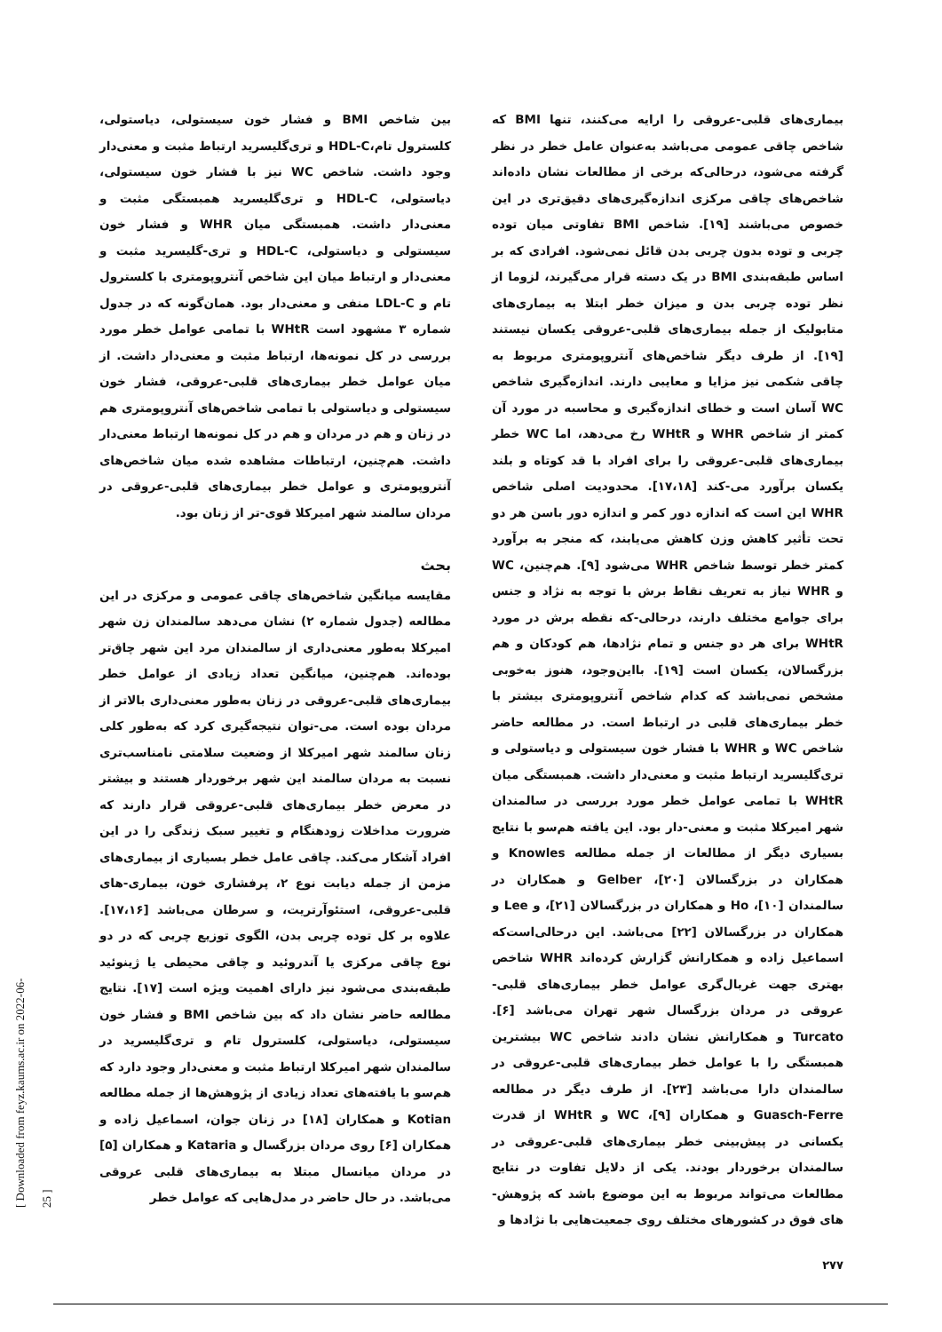[ Downloaded from feyz.kaums.ac.ir on 2022-06-25 ]
بین شاخص BMI و فشار خون سیستولی، دیاستولی، کلسترول تام،HDL-C و تری‌گلیسرید ارتباط مثبت و معنی‌دار وجود داشت. شاخص WC نیز با فشار خون سیستولی، دیاستولی، HDL-C و تری‌گلیسرید همبستگی مثبت و معنی‌دار داشت. همبستگی میان WHR و فشار خون سیستولی و دیاستولی، HDL-C و تری-گلیسرید مثبت و معنی‌دار و ارتباط میان این شاخص آنتروپومتری با کلسترول تام و LDL-C منفی و معنی‌دار بود. همان‌گونه که در جدول شماره ۳ مشهود است WHtR با تمامی عوامل خطر مورد بررسی در کل نمونه‌ها، ارتباط مثبت و معنی‌دار داشت. از میان عوامل خطر بیماری‌های قلبی-عروقی، فشار خون سیستولی و دیاستولی با تمامی شاخص‌های آنتروپومتری هم در زنان و هم در مردان و هم در کل نمونه‌ها ارتباط معنی‌دار داشت. هم‌چنین، ارتباطات مشاهده شده میان شاخص‌های آنتروپومتری و عوامل خطر بیماری‌های قلبی-عروقی در مردان سالمند شهر امیرکلا قوی-تر از زنان بود.
بحث
مقایسه میانگین شاخص‌های چاقی عمومی و مرکزی در این مطالعه (جدول شماره ۲) نشان می‌دهد سالمندان زن شهر امیرکلا به‌طور معنی‌داری از سالمندان مرد این شهر چاق‌تر بوده‌اند. هم‌چنین، میانگین تعداد زیادی از عوامل خطر بیماری‌های قلبی-عروقی در زنان به‌طور معنی‌داری بالاتر از مردان بوده است. می-توان نتیجه‌گیری کرد که به‌طور کلی زنان سالمند شهر امیرکلا از وضعیت سلامتی نامناسب‌تری نسبت به مردان سالمند این شهر برخوردار هستند و بیشتر در معرض خطر بیماری‌های قلبی-عروقی قرار دارند که ضرورت مداخلات زودهنگام و تغییر سبک زندگی را در این افراد آشکار می‌کند. چاقی عامل خطر بسیاری از بیماری‌های مزمن از جمله دیابت نوع ۲، پرفشاری خون، بیماری-های قلبی-عروقی، استئوآرتریت، و سرطان می‌باشد [۱۷،۱۶]. علاوه بر کل توده چربی بدن، الگوی توزیع چربی که در دو نوع چاقی مرکزی یا آندروئید و چاقی محیطی یا ژینوئید طبقه‌بندی می‌شود نیز دارای اهمیت ویژه است [۱۷]. نتایج مطالعه حاضر نشان داد که بین شاخص BMI و فشار خون سیستولی، دیاستولی، کلسترول تام و تری‌گلیسرید در سالمندان شهر امیرکلا ارتباط مثبت و معنی‌دار وجود دارد که هم‌سو با یافته‌های تعداد زیادی از پژوهش‌ها از جمله مطالعه Kotian و همکاران [۱۸] در زنان جوان، اسماعیل زاده و همکاران [۶] روی مردان بزرگسال و Kataria و همکاران [۵] در مردان میانسال مبتلا به بیماری‌های قلبی عروقی می‌باشد. در حال حاضر در مدل‌هایی که عوامل خطر
بیماری‌های قلبی-عروقی را ارایه می‌کنند، تنها BMI که شاخص چاقی عمومی می‌باشد به‌عنوان عامل خطر در نظر گرفته می‌شود، درحالی‌که برخی از مطالعات نشان داده‌اند شاخص‌های چاقی مرکزی اندازه‌گیری‌های دقیق‌تری در این خصوص می‌باشند [۱۹]. شاخص BMI تفاوتی میان توده چربی و توده بدون چربی بدن قائل نمی‌شود. افرادی که بر اساس طبقه‌بندی BMI در یک دسته قرار می‌گیرند، لزوما از نظر توده چربی بدن و میزان خطر ابتلا به بیماری‌های متابولیک از جمله بیماری‌های قلبی-عروقی یکسان نیستند [۱۹]. از طرف دیگر شاخص‌های آنتروپومتری مربوط به چاقی شکمی نیز مزایا و معایبی دارند. اندازه‌گیری شاخص WC آسان است و خطای اندازه‌گیری و محاسبه در مورد آن کمتر از شاخص WHR و WHtR رخ می‌دهد، اما WC خطر بیماری‌های قلبی-عروقی را برای افراد با قد کوتاه و بلند یکسان برآورد می-کند [۱۷،۱۸]. محدودیت اصلی شاخص WHR این است که اندازه دور کمر و اندازه دور باسن هر دو تحت تأثیر کاهش وزن کاهش می‌یابند، که منجر به برآورد کمتر خطر توسط شاخص WHR می‌شود [۹]. هم‌چنین، WC و WHR نیاز به تعریف نقاط برش با توجه به نژاد و جنس برای جوامع مختلف دارند، درحالی-که نقطه برش در مورد WHtR برای هر دو جنس و تمام نژادها، هم کودکان و هم بزرگسالان، یکسان است [۱۹]. بااین‌وجود، هنوز به‌خوبی مشخص نمی‌باشد که کدام شاخص آنتروپومتری بیشتر با خطر بیماری‌های قلبی در ارتباط است. در مطالعه حاضر شاخص WC و WHR با فشار خون سیستولی و دیاستولی و تری‌گلیسرید ارتباط مثبت و معنی‌دار داشت. همبستگی میان WHtR با تمامی عوامل خطر مورد بررسی در سالمندان شهر امیرکلا مثبت و معنی-دار بود. این یافته هم‌سو با نتایج بسیاری دیگر از مطالعات از جمله مطالعه Knowles و همکاران در بزرگسالان [۲۰]، Gelber و همکاران در سالمندان [۱۰]، Ho و همکاران در بزرگسالان [۲۱]، و Lee و همکاران در بزرگسالان [۲۲] می‌باشد. این درحالی‌است‌که اسماعیل زاده و همکارانش گزارش کرده‌اند WHR شاخص بهتری جهت غربال‌گری عوامل خطر بیماری‌های قلبی-عروقی در مردان بزرگسال شهر تهران می‌باشد [۶]. Turcato و همکارانش نشان دادند شاخص WC بیشترین همبستگی را با عوامل خطر بیماری‌های قلبی-عروقی در سالمندان دارا می‌باشد [۲۳]. از طرف دیگر در مطالعه Guasch-Ferre و همکاران [۹]، WC و WHtR از قدرت یکسانی در پیش‌بینی خطر بیماری‌های قلبی-عروقی در سالمندان برخوردار بودند. یکی از دلایل تفاوت در نتایج مطالعات می‌تواند مربوط به این موضوع باشد که پژوهش-های فوق در کشورهای مختلف روی جمعیت‌هایی با نژادها و
۲۷۷